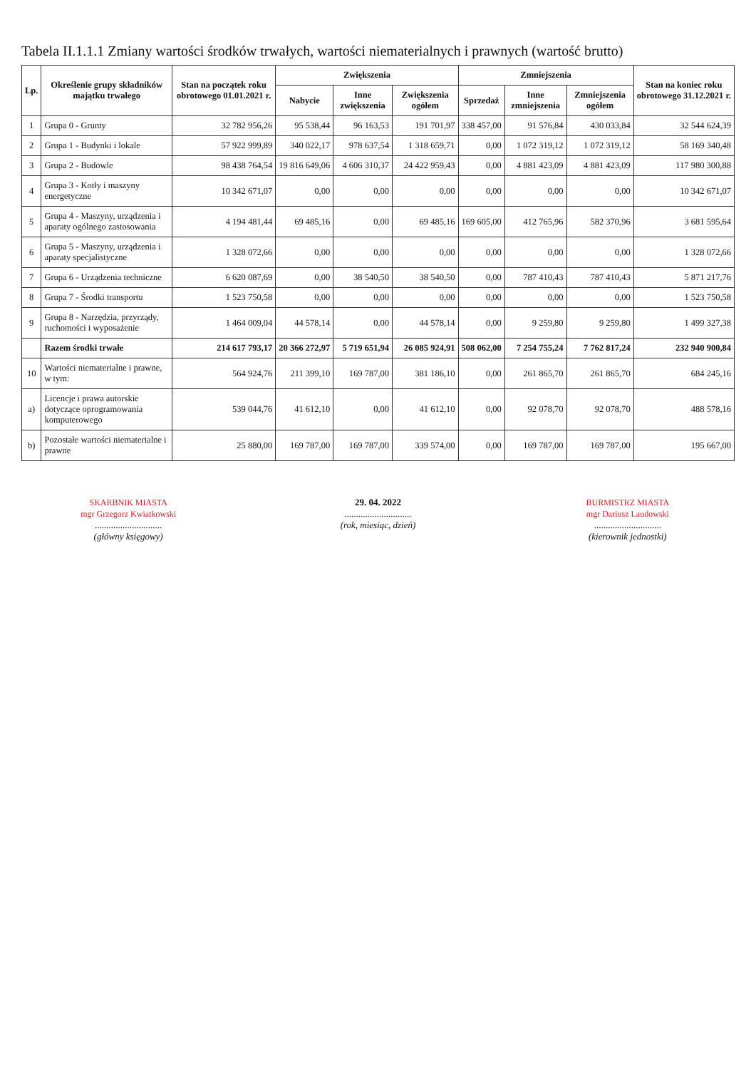Tabela II.1.1.1 Zmiany wartości środków trwałych, wartości niematerialnych i prawnych (wartość brutto)
| Lp. | Określenie grupy składników majątku trwałego | Stan na początek roku obrotowego 01.01.2021 r. | Zwiększenia | | | Zmniejszenia | | | Stan na koniec roku obrotowego 31.12.2021 r. |
| --- | --- | --- | --- | --- | --- | --- | --- | --- | --- |
| | | | Nabycie | Inne zwiększenia | Zwiększenia ogółem | Sprzedaż | Inne zmniejszenia | Zmniejszenia ogółem | |
| 1 | Grupa 0 - Grunty | 32 782 956,26 | 95 538,44 | 96 163,53 | 191 701,97 | 338 457,00 | 91 576,84 | 430 033,84 | 32 544 624,39 |
| 2 | Grupa 1 - Budynki i lokale | 57 922 999,89 | 340 022,17 | 978 637,54 | 1 318 659,71 | 0,00 | 1 072 319,12 | 1 072 319,12 | 58 169 340,48 |
| 3 | Grupa 2 - Budowle | 98 438 764,54 | 19 816 649,06 | 4 606 310,37 | 24 422 959,43 | 0,00 | 4 881 423,09 | 4 881 423,09 | 117 980 300,88 |
| 4 | Grupa 3 - Kotły i maszyny energetyczne | 10 342 671,07 | 0,00 | 0,00 | 0,00 | 0,00 | 0,00 | 0,00 | 10 342 671,07 |
| 5 | Grupa 4 - Maszyny, urządzenia i aparaty ogólnego zastosowania | 4 194 481,44 | 69 485,16 | 0,00 | 69 485,16 | 169 605,00 | 412 765,96 | 582 370,96 | 3 681 595,64 |
| 6 | Grupa 5 - Maszyny, urządzenia i aparaty specjalistyczne | 1 328 072,66 | 0,00 | 0,00 | 0,00 | 0,00 | 0,00 | 0,00 | 1 328 072,66 |
| 7 | Grupa 6 - Urządzenia techniczne | 6 620 087,69 | 0,00 | 38 540,50 | 38 540,50 | 0,00 | 787 410,43 | 787 410,43 | 5 871 217,76 |
| 8 | Grupa 7 - Środki transportu | 1 523 750,58 | 0,00 | 0,00 | 0,00 | 0,00 | 0,00 | 0,00 | 1 523 750,58 |
| 9 | Grupa 8 - Narzędzia, przyrządy, ruchomości i wyposażenie | 1 464 009,04 | 44 578,14 | 0,00 | 44 578,14 | 0,00 | 9 259,80 | 9 259,80 | 1 499 327,38 |
| | Razem środki trwałe | 214 617 793,17 | 20 366 272,97 | 5 719 651,94 | 26 085 924,91 | 508 062,00 | 7 254 755,24 | 7 762 817,24 | 232 940 900,84 |
| 10 | Wartości niematerialne i prawne, w tym: | 564 924,76 | 211 399,10 | 169 787,00 | 381 186,10 | 0,00 | 261 865,70 | 261 865,70 | 684 245,16 |
| a) | Licencje i prawa autorskie dotyczące oprogramowania komputerowego | 539 044,76 | 41 612,10 | 0,00 | 41 612,10 | 0,00 | 92 078,70 | 92 078,70 | 488 578,16 |
| b) | Pozostałe wartości niematerialne i prawne | 25 880,00 | 169 787,00 | 169 787,00 | 339 574,00 | 0,00 | 169 787,00 | 169 787,00 | 195 667,00 |
SKARBNIK MIASTA
mgr Grzegorz Kwiatkowski
.............................
(główny księgowy)
29. 04. 2022
.............................
(rok, miesiąc, dzień)
BURMISTRZ MIASTA
mgr Dariusz Laudowski
.............................
(kierownik jednostki)